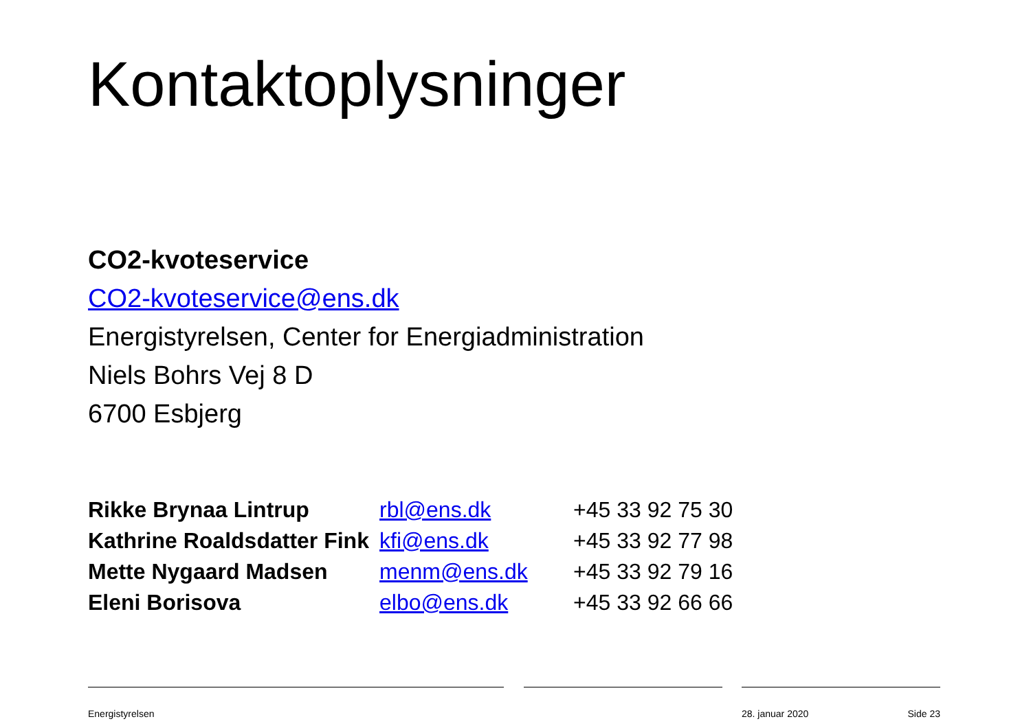Kontaktoplysninger
CO2-kvoteservice
CO2-kvoteservice@ens.dk
Energistyrelsen, Center for Energiadministration
Niels Bohrs Vej 8 D
6700 Esbjerg
| Rikke Brynaa Lintrup | rbl@ens.dk | +45 33 92 75 30 |
| Kathrine Roaldsdatter Fink | kfi@ens.dk | +45 33 92 77 98 |
| Mette Nygaard Madsen | menm@ens.dk | +45 33 92 79 16 |
| Eleni Borisova | elbo@ens.dk | +45 33 92 66 66 |
Energistyrelsen 28. januar 2020 Side 23